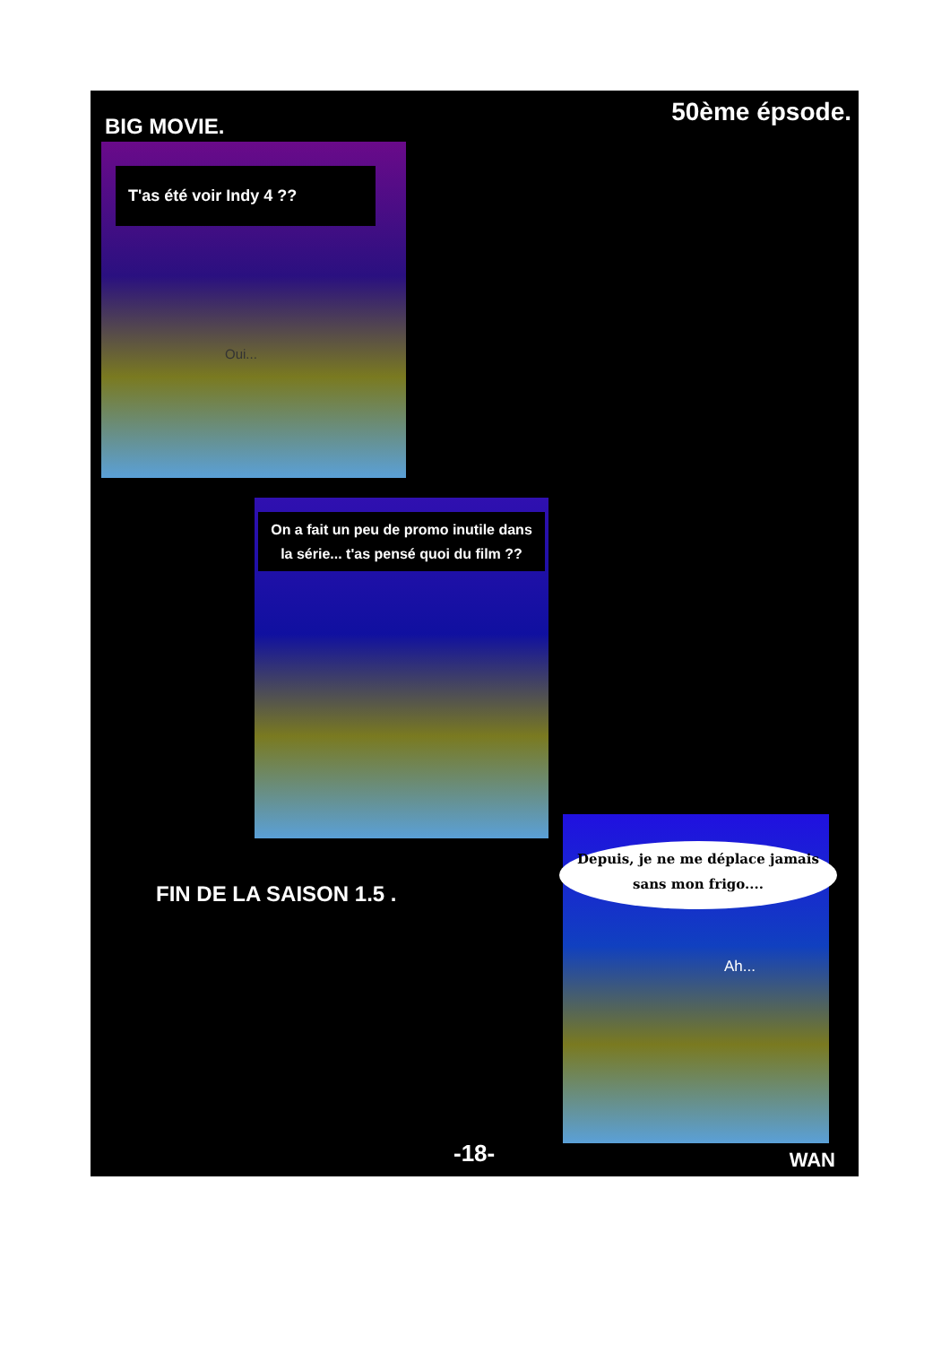BIG MOVIE. 50ème épsode.
T'as été voir Indy 4 ??
Oui...
On a fait un peu de promo inutile dans la série... t'as pensé quoi du film ??
FIN DE LA SAISON 1.5 .
Depuis, je ne me déplace jamais sans mon frigo....
Ah...
-18- WAN